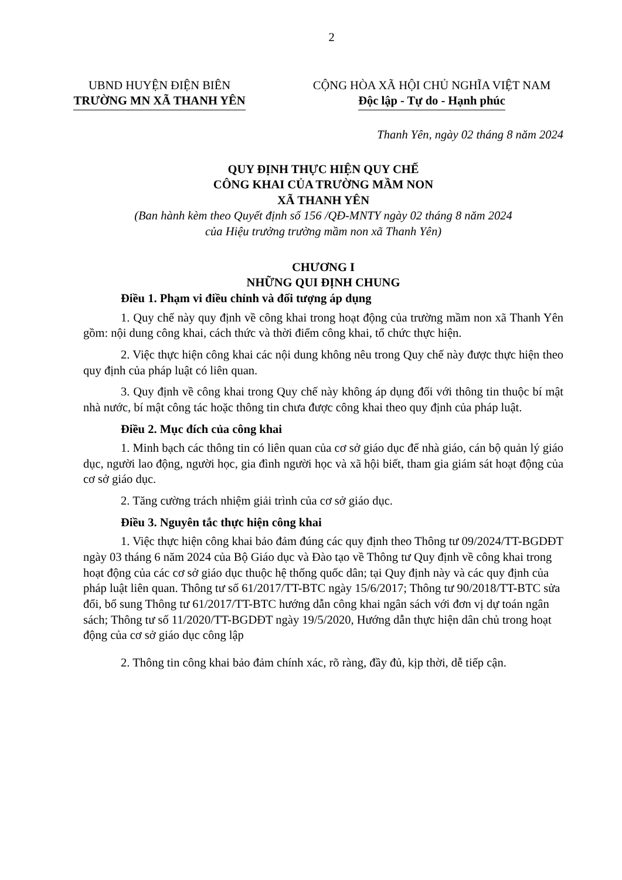2
UBND HUYỆN ĐIỆN BIÊN
TRƯỜNG MN XÃ THANH YÊN
CỘNG HÒA XÃ HỘI CHỦ NGHĨA VIỆT NAM
Độc lập - Tự do - Hạnh phúc
Thanh Yên, ngày 02 tháng 8 năm 2024
QUY ĐỊNH THỰC HIỆN QUY CHẾ
CÔNG KHAI CỦA TRƯỜNG MẦM NON
XÃ THANH YÊN
(Ban hành kèm theo Quyết định số 156 /QĐ-MNTY ngày 02 tháng 8 năm 2024
của Hiệu trưởng trường mầm non xã Thanh Yên)
CHƯƠNG I
NHỮNG QUI ĐỊNH CHUNG
Điều 1. Phạm vi điều chỉnh và đối tượng áp dụng
1. Quy chế này quy định về công khai trong hoạt động của trường mầm non xã Thanh Yên gồm: nội dung công khai, cách thức và thời điểm công khai, tổ chức thực hiện.
2. Việc thực hiện công khai các nội dung không nêu trong Quy chế này được thực hiện theo quy định của pháp luật có liên quan.
3. Quy định về công khai trong Quy chế này không áp dụng đối với thông tin thuộc bí mật nhà nước, bí mật công tác hoặc thông tin chưa được công khai theo quy định của pháp luật.
Điều 2. Mục đích của công khai
1. Minh bạch các thông tin có liên quan của cơ sở giáo dục để nhà giáo, cán bộ quản lý giáo dục, người lao động, người học, gia đình người học và xã hội biết, tham gia giám sát hoạt động của cơ sở giáo dục.
2. Tăng cường trách nhiệm giải trình của cơ sở giáo dục.
Điều 3. Nguyên tắc thực hiện công khai
1. Việc thực hiện công khai bảo đảm đúng các quy định theo Thông tư 09/2024/TT-BGDĐT ngày 03 tháng 6 năm 2024 của Bộ Giáo dục và Đào tạo về Thông tư Quy định về công khai trong hoạt động của các cơ sở giáo dục thuộc hệ thống quốc dân; tại Quy định này và các quy định của pháp luật liên quan. Thông tư số 61/2017/TT-BTC ngày 15/6/2017; Thông tư 90/2018/TT-BTC sửa đổi, bổ sung Thông tư 61/2017/TT-BTC hướng dẫn công khai ngân sách với đơn vị dự toán ngân sách; Thông tư số 11/2020/TT-BGDĐT ngày 19/5/2020, Hướng dẫn thực hiện dân chủ trong hoạt động của cơ sở giáo dục công lập
2. Thông tin công khai bảo đảm chính xác, rõ ràng, đầy đủ, kịp thời, dễ tiếp cận.